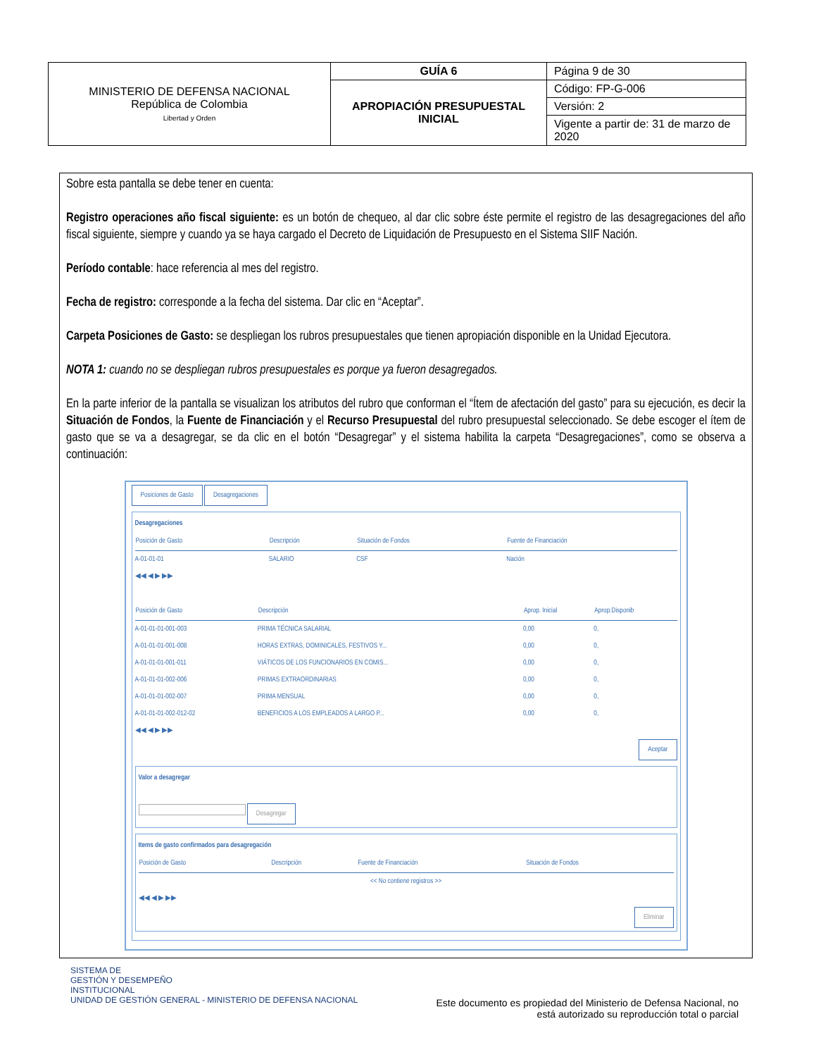| MINISTERIO DE DEFENSA NACIONAL República de Colombia Libertad y Orden | GUÍA 6 | Página 9 de 30 |
| | APROPIACIÓN PRESUPUESTAL INICIAL | Código: FP-G-006 |
| | | Versión: 2 |
| | | Vigente a partir de: 31 de marzo de 2020 |
Sobre esta pantalla se debe tener en cuenta:
Registro operaciones año fiscal siguiente: es un botón de chequeo, al dar clic sobre éste permite el registro de las desagregaciones del año fiscal siguiente, siempre y cuando ya se haya cargado el Decreto de Liquidación de Presupuesto en el Sistema SIIF Nación.
Período contable: hace referencia al mes del registro.
Fecha de registro: corresponde a la fecha del sistema. Dar clic en “Aceptar”.
Carpeta Posiciones de Gasto: se despliegan los rubros presupuestales que tienen apropiación disponible en la Unidad Ejecutora.
NOTA 1: cuando no se despliegan rubros presupuestales es porque ya fueron desagregados.
En la parte inferior de la pantalla se visualizan los atributos del rubro que conforman el “Ítem de afectación del gasto” para su ejecución, es decir la Situación de Fondos, la Fuente de Financiación y el Recurso Presupuestal del rubro presupuestal seleccionado. Se debe escoger el ítem de gasto que se va a desagregar, se da clic en el botón “Desagregar” y el sistema habilita la carpeta “Desagregaciones”, como se observa a continuación:
Posiciones de Gasto Desagregaciones
Desagregaciones
| Posición de Gasto | Descripción | Situación de Fondos | Fuente de Financiación |
| --- | --- | --- | --- |
| A-01-01-01 | SALARIO | CSF | Nación |
◀◀ ◀ ▶ ▶▶
| Posición de Gasto | Descripción | Aprop. Inicial | Aprop.Disponib |
| --- | --- | --- | --- |
| A-01-01-01-001-003 | PRIMA TÉCNICA SALARIAL | 0,00 | 0, |
| A-01-01-01-001-008 | HORAS EXTRAS, DOMINICALES, FESTIVOS Y... | 0,00 | 0, |
| A-01-01-01-001-011 | VIÁTICOS DE LOS FUNCIONARIOS EN COMIS... | 0,00 | 0, |
| A-01-01-01-002-006 | PRIMAS EXTRAORDINARIAS | 0,00 | 0, |
| A-01-01-01-002-007 | PRIMA MENSUAL | 0,00 | 0, |
| A-01-01-01-002-012-02 | BENEFICIOS A LOS EMPLEADOS A LARGO P... | 0,00 | 0, |
◀◀ ◀ ▶ ▶▶
Aceptar
Valor a desagregar
Desagregar
Items de gasto confirmados para desagregación
| Posición de Gasto | Descripción | Fuente de Financiación | Situación de Fondos |
| --- | --- | --- | --- |
| << No contiene registros >> | | | |
◀◀ ◀ ▶ ▶▶
Eliminar
SISTEMA DE
GESTIÓN Y DESEMPEÑO
INSTITUCIONAL
UNIDAD DE GESTIÓN GENERAL - MINISTERIO DE DEFENSA NACIONAL
Este documento es propiedad del Ministerio de Defensa Nacional, no
está autorizado su reproducción total o parcial